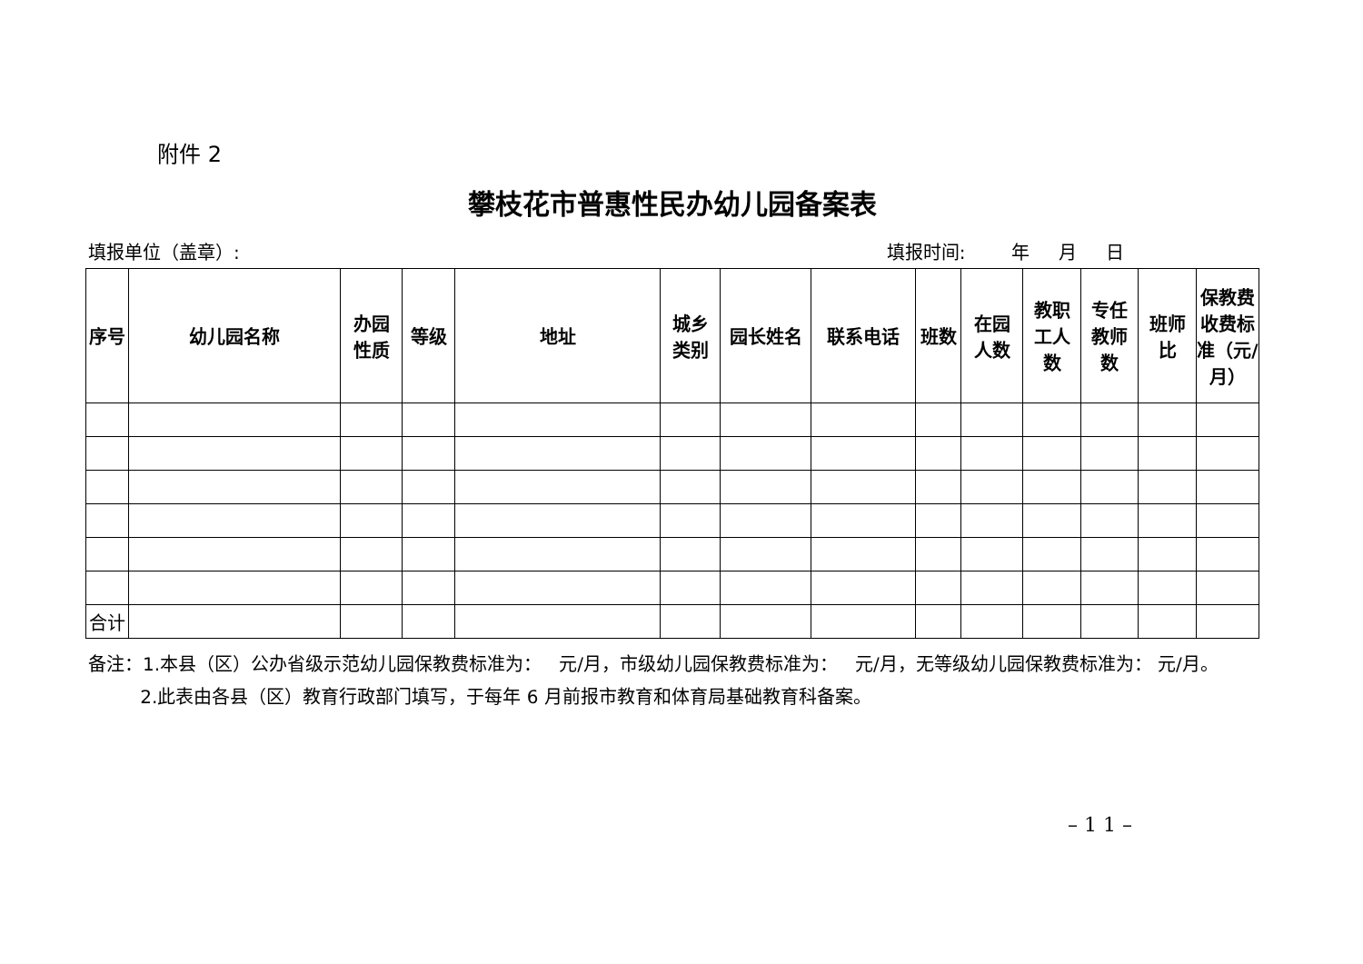附件 2
攀枝花市普惠性民办幼儿园备案表
填报单位（盖章）: 填报时间: 年 月 日
| 序号 | 幼儿园名称 | 办园 性质 | 等级 | 地址 | 城乡 类别 | 园长姓名 | 联系电话 | 班数 | 在园 人数 | 教职 工人 数 | 专任 教师 数 | 班师 比 | 保教费 收费标 准（元/ 月） |
| --- | --- | --- | --- | --- | --- | --- | --- | --- | --- | --- | --- | --- | --- |
| 合计 | | | | | | | | | | | | | |
备注：1.本县（区）公办省级示范幼儿园保教费标准为： 元/月，市级幼儿园保教费标准为： 元/月，无等级幼儿园保教费标准为： 元/月。
2.此表由各县（区）教育行政部门填写，于每年 6 月前报市教育和体育局基础教育科备案。
– 1 1 –